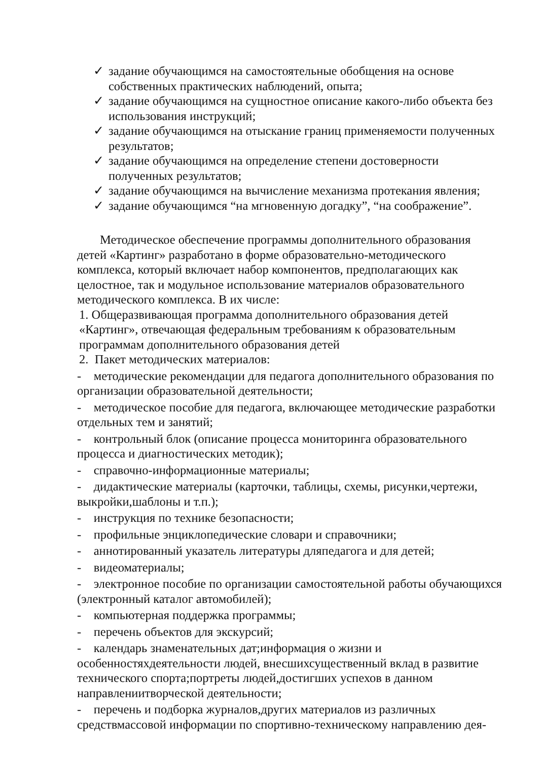✓ задание обучающимся на самостоятельные обобщения на основе собственных практических наблюдений, опыта;
✓ задание обучающимся на сущностное описание какого-либо объекта без использования инструкций;
✓ задание обучающимся на отыскание границ применяемости полученных результатов;
✓ задание обучающимся на определение степени достоверности полученных результатов;
✓ задание обучающимся на вычисление механизма протекания явления;
✓ задание обучающимся “на мгновенную догадку”, “на соображение”.
Методическое обеспечение программы дополнительного образования детей «Картинг» разработано в форме образовательно-методического комплекса, который включает набор компонентов, предполагающих как целостное, так и модульное использование материалов образовательного методического комплекса. В их числе:
1. Общеразвивающая программа дополнительного образования детей «Картинг», отвечающая федеральным требованиям к образовательным программам дополнительного образования детей
2. Пакет методических материалов:
- методические рекомендации для педагога дополнительного образования по организации образовательной деятельности;
- методическое пособие для педагога, включающее методические разработки отдельных тем и занятий;
- контрольный блок (описание процесса мониторинга образовательного процесса и диагностических методик);
- справочно-информационные материалы;
- дидактические материалы (карточки, таблицы, схемы, рисунки,чертежи, выкройки,шаблоны и т.п.);
- инструкция по технике безопасности;
- профильные энциклопедические словари и справочники;
- аннотированный указатель литературы дляпедагога и для детей;
- видеоматериалы;
- электронное пособие по организации самостоятельной работы обучающихся (электронный каталог автомобилей);
- компьютерная поддержка программы;
- перечень объектов для экскурсий;
- календарь знаменательных дат;информация о жизни и особенностяхдеятельности людей, внесшихсущественный вклад в развитие технического спорта;портреты людей,достигших успехов в данном направлениитворческой деятельности;
- перечень и подборка журналов,других материалов из различных средствмассовой информации по спортивно-техническому направлению дея-